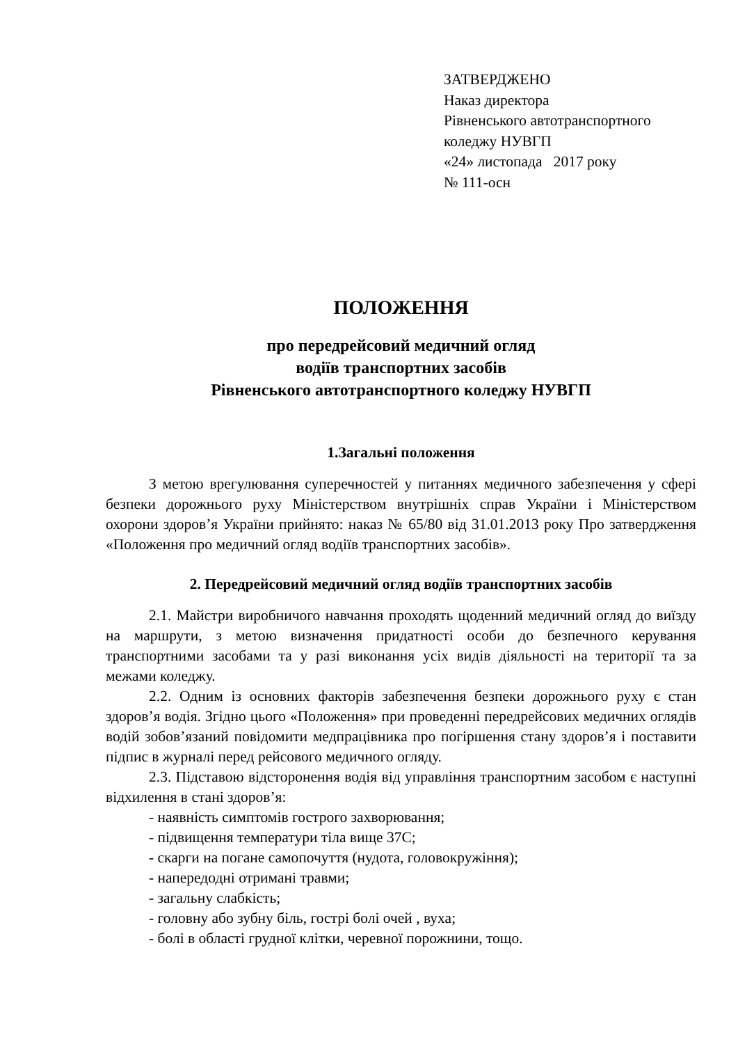ЗАТВЕРДЖЕНО
Наказ директора
Рівненського автотранспортного
коледжу НУВГП
«24» листопада 2017 року
№ 111-осн
ПОЛОЖЕННЯ
про передрейсовий медичний огляд
водіїв транспортних засобів
Рівненського автотранспортного коледжу НУВГП
1.Загальні положення
З метою врегулювання суперечностей у питаннях медичного забезпечення у сфері безпеки дорожнього руху Міністерством внутрішніх справ України і Міністерством охорони здоров’я України прийнято: наказ № 65/80 від 31.01.2013 року Про затвердження «Положення про медичний огляд водіїв транспортних засобів».
2. Передрейсовий медичний огляд водіїв транспортних засобів
2.1. Майстри виробничого навчання проходять щоденний медичний огляд до виїзду на маршрути, з метою визначення придатності особи до безпечного керування транспортними засобами та у разі виконання усіх видів діяльності на території та за межами коледжу.
2.2. Одним із основних факторів забезпечення безпеки дорожнього руху є стан здоров’я водія. Згідно цього «Положення» при проведенні передрейсових медичних оглядів водій зобов’язаний повідомити медпрацівника про погіршення стану здоров’я і поставити підпис в журналі перед рейсового медичного огляду.
2.3. Підставою відсторонення водія від управління транспортним засобом є наступні відхилення в стані здоров’я:
- наявність симптомів гострого захворювання;
- підвищення температури тіла вище 37С;
- скарги на погане самопочуття (нудота, головокружіння);
- напередодні отримані травми;
- загальну слабкість;
- головну або зубну біль, гострі болі очей , вуха;
- болі в області грудної клітки, черевної порожнини, тощо.